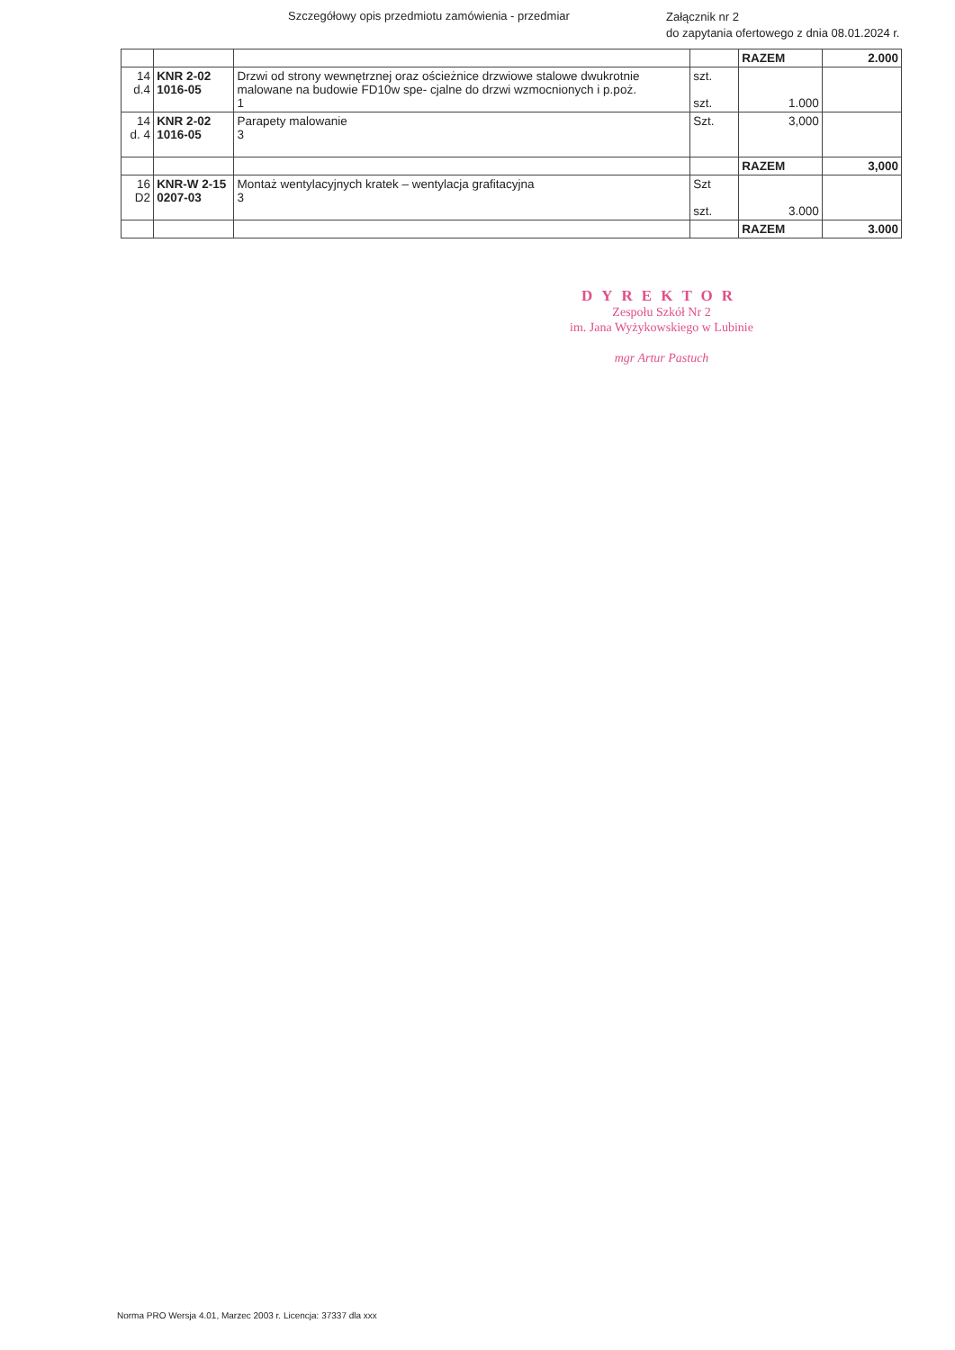Szczegółowy opis przedmiotu zamówienia - przedmiar
Załącznik nr 2
do zapytania ofertowego z dnia 08.01.2024 r.
| | | | | RAZEM | 2.000 |
| 14 d.4 | KNR 2-02 1016-05 | Drzwi od strony wewnętrznej oraz ościeżnice drzwiowe stalowe dwukrotnie malowane na budowie FD10w spe- cjalne do drzwi wzmocnionych i p.poż. 1 | szt. szt. | 1.000 | |
| 14 d. 4 | KNR 2-02 1016-05 | Parapety malowanie 3 | Szt. | 3,000 | |
| | | | | RAZEM | 3,000 |
| 16 D2 | KNR-W 2-15 0207-03 | Montaż wentylacyjnych kratek – wentylacja grafitacyjna 3 | Szt szt. | 3.000 | |
| | | | | RAZEM | 3.000 |
DYREKTOR
Zespołu Szkół Nr 2
im. Jana Wyżykowskiego w Lubinie
mgr Artur Pastuch
Norma PRO Wersja 4.01, Marzec 2003 r. Licencja: 37337 dla xxx